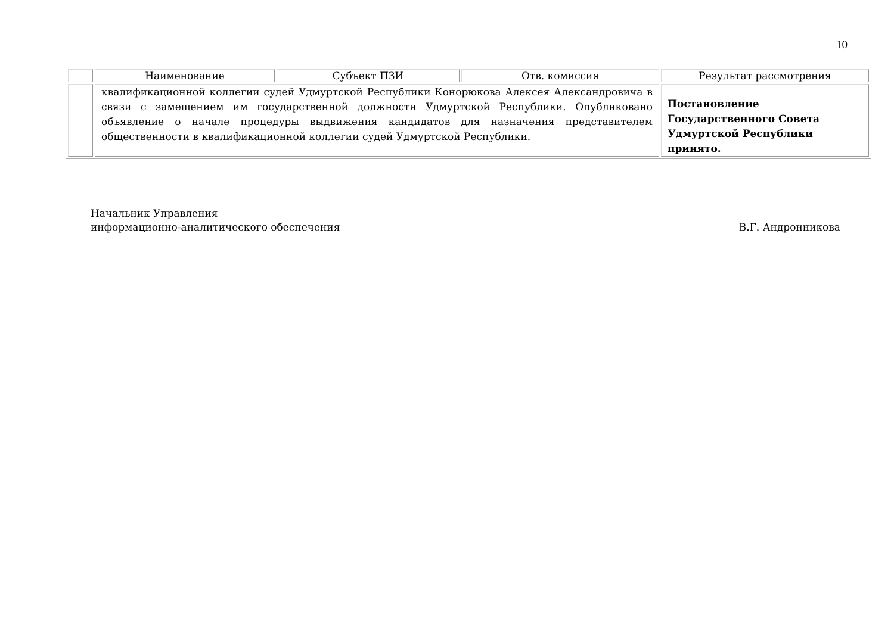10
| | Наименование | Субъект ПЗИ | Отв. комиссия | Результат рассмотрения |
| --- | --- | --- | --- | --- |
| | квалификационной коллегии судей Удмуртской Республики Конорюкова Алексея Александровича в связи с замещением им государственной должности Удмуртской Республики. Опубликовано объявление о начале процедуры выдвижения кандидатов для назначения представителем общественности в квалификационной коллегии судей Удмуртской Республики. | | | Постановление Государственного Совета Удмуртской Республики принято. |
Начальник Управления
информационно-аналитического обеспечения
В.Г. Андронникова